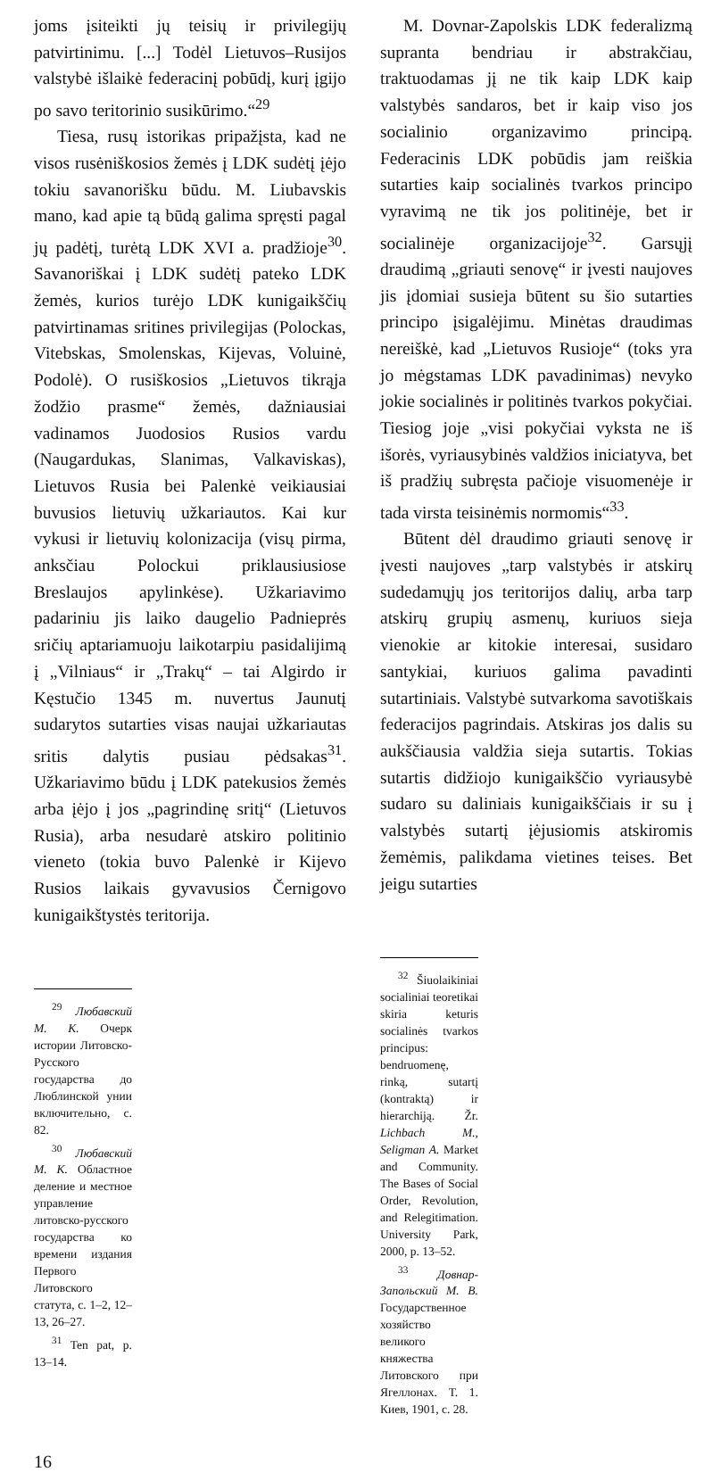joms įsiteikti jų teisių ir privilegijų patvirtinimu. [...] Todėl Lietuvos–Rusijos valstybė išlaikė federacinį pobūdį, kurį įgijo po savo teritorinio susikūrimo.“<sup>29</sup>
Tiesa, rusų istorikas pripažįsta, kad ne visos rusėniškosios žemės į LDK sudėtį įėjo tokiu savanorišku būdu. M. Liubavskis mano, kad apie tą būdą galima spręsti pagal jų padėtį, turėtą LDK XVI a. pradžioje<sup>30</sup>. Savanoriškai į LDK sudėtį pateko LDK žemės, kurios turėjo LDK kunigaikščių patvirtinamas sritines privilegijas (Polockas, Vitebskas, Smolenskas, Kijevas, Voluinė, Podolė). O rusiškosios „Lietuvos tikrąja žodžio prasme“ žemės, dažniausiai vadinamos Juodosios Rusios vardu (Naugardukas, Slanimas, Valkaviskas), Lietuvos Rusia bei Palenkė veikiausiai buvusios lietuvių užkariautos. Kai kur vykusi ir lietuvių kolonizacija (visų pirma, anksčiau Polockui priklausiusiose Breslaujos apylinkėse). Užkariavimo padariniu jis laiko daugelio Padnieprės sričių aptariamuoju laikotarpiu pasidalijimą į „Vilniaus“ ir „Trakų“ – tai Algirdo ir Kęstučio 1345 m. nuvertus Jaunutį sudarytos sutarties visas naujai užkariautas sritis dalytis pusiau pėdsakas<sup>31</sup>. Užkariavimo būdu į LDK patekusios žemės arba įėjo į jos „pagrindinę sritį“ (Lietuvos Rusia), arba nesudarė atskiro politinio vieneto (tokia buvo Palenkė ir Kijevo Rusios laikais gyvavusios Černigovo kunigaikštystės teritorija.
<sup>29</sup> Любавский М. К. Очерк истории Литовско-Русского государства до Люблинской унии включительно, с. 82.
<sup>30</sup> Любавский М. К. Областное деление и местное управление литовско-русского государства ко времени издания Первого Литовского статута, с. 1–2, 12–13, 26–27.
<sup>31</sup> Ten pat, p. 13–14.
M. Dovnar-Zapolskis LDK federalizmą supranta bendriau ir abstrakčiau, traktuodamas jį ne tik kaip LDK kaip valstybės sandaros, bet ir kaip viso jos socialinio organizavimo principą. Federacinis LDK pobūdis jam reiškia sutarties kaip socialinės tvarkos principo vyravimą ne tik jos politinėje, bet ir socialinėje organizacijoje<sup>32</sup>. Garsųjį draudimą „griauti senovę“ ir įvesti naujoves jis įdomiai susieja būtent su šio sutarties principo įsigalėjimu. Minėtas draudimas nereiškė, kad „Lietuvos Rusioje“ (toks yra jo mėgstamas LDK pavadinimas) nevyko jokie socialinės ir politinės tvarkos pokyčiai. Tiesiog joje „visi pokyčiai vyksta ne iš išorės, vyriausybinės valdžios iniciatyva, bet iš pradžių subręsta pačioje visuomenėje ir tada virsta teisinėmis normomis“<sup>33</sup>.
Būtent dėl draudimo griauti senovę ir įvesti naujoves „tarp valstybės ir atskirų sudedamųjų jos teritorijos dalių, arba tarp atskirų grupių asmenų, kuriuos sieja vienokie ar kitokie interesai, susidaro santykiai, kuriuos galima pavadinti sutartiniais. Valstybė sutvarkoma savotiškais federacijos pagrindais. Atskiras jos dalis su aukščiausia valdžia sieja sutartis. Tokias sutartis didžiojo kunigaikščio vyriausybė sudaro su daliniais kunigaikščiais ir su į valstybės sutartį įėjusiomis atskiromis žemėmis, palikdama vietines teises. Bet jeigu sutarties
<sup>32</sup> Šiuolaikiniai socialiniai teoretikai skiria keturis socialinės tvarkos principus: bendruomenę, rinką, sutartį (kontraktą) ir hierarchiją. Žr. Lichbach M., Seligman A. Market and Community. The Bases of Social Order, Revolution, and Relegitimation. University Park, 2000, p. 13–52.
<sup>33</sup> Довнар-Запольский М. В. Государственное хозяйство великого княжества Литовского при Ягеллонах. Т. 1. Киев, 1901, с. 28.
16